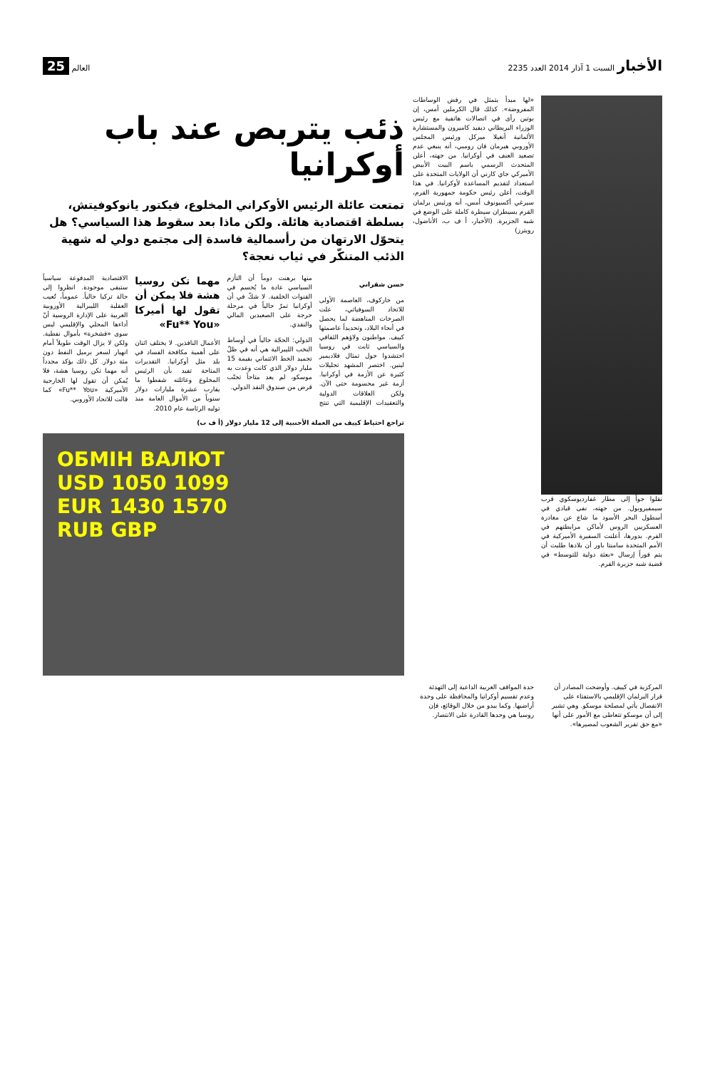الأخبار السبت 1 آذار 2014 العدد 2235 العالم 25
نقلوا جواً إلى مطار غفارديوسكوي قرب سيمفيروبول. من جهته، نفى قيادي في أسطول البحر الأسود ما شاع عن مغادرة العسكريين الروس لأماكن مرابطتهم في القرم. بدورها، أعلنت السفيرة الأميركية في الأمم المتحدة سامنتا باور أن بلادها طلبت أن يتم فوراً إرسال «بعثة دولية للتوسط» في قضية شبه جزيرة القرم.
«لها مبدأ يتمثل في رفض الوساطات المفروضة». كذلك قال الكرملين أمس، إن بوتين رأى في اتصالات هاتفية مع رئيس الوزراء البريطاني ديفيد كاميرون والمستشارة الألمانية أنغيلا ميركل ورئيس المجلس الأوروبي هيرمان فان رومبي، أنه ينبغي عدم تصعيد العنف في أوكرانيا. من جهته، أعلن المتحدث الرسمي باسم البيت الأبيض الأميركي جاي كارني أن الولايات المتحدة على استعداد لتقديم المساعدة لأوكرانيا. في هذا الوقت، أعلن رئيس حكومة جمهورية القرم، سيرغي أكسيونوف أمس، أنه ورئيس برلمان القرم يسيطران سيطرة كاملة على الوضع في شبه الجزيرة. (الأخبار، أ ف ب، الأناضول، رويترز)
ذئب يتربص عند باب أوكرانيا
تمتعت عائلة الرئيس الأوكراني المخلوع، فيكتور يانوكوفيتش، بسلطة اقتصادية هائلة. ولكن ماذا بعد سقوط هذا السياسي؟ هل يتحوّل الارتهان من رأسمالية فاسدة إلى مجتمع دولي له شهية الذئب المتنكّر في ثياب نعجة؟
حسن شقراني
من خاركوف، العاصمة الأولى للاتحاد السوفياتي، علت الصرخات المناهضة لما يحصل في أنحاء البلاد، وتحديداً عاصمتها كييف. مواطنون ولاؤهم الثقافي والسياسي ثابت في روسيا احتشدوا حول تمثال فلاديمير لينين. اختصر المشهد تحليلات كثيرة عن الأزمة في أوكرانيا. أزمة غير محسومة حتى الآن. ولكن العلاقات الدولية والتعقيدات الإقليمية التي تنتج منها برهنت دوماً أن التأزم السياسي عادة ما يُحسم في القنوات الخلفية. لا شكّ في أن أوكرانيا تمرّ حالياً في مرحلة حرجة على الصعيدين المالي والنقدي.
الدولي: الحجّة حالياً في أوساط النخب الليبرالية هي أنه في ظلّ تجميد الخط الائتماني بقيمة 15 مليار دولار الذي كانت وعدت به موسكو، لم يعد متاحاً تجنّب قرض من صندوق النقد الدولي.
مهما تكن روسيا هشة فلا يمكن أن تقول لها أميركا «Fu** You»
الأعمال النافذين. لا يختلف اثنان على أهمية مكافحة الفساد في بلد مثل أوكرانيا. التقديرات المتاحة تفيد بأن الرئيس المخلوع وعائلته شفطوا ما يقارب عشرة مليارات دولار سنوياً من الأموال العامة منذ توليه الرئاسة عام 2010.
الاقتصادية المدفوعة سياسياً ستبقى موجودة. انظروا إلى حالة تركيا حالياً. عموماً، تُعيب العقلية الليبرالية الأوروبية الغربية على الإدارة الروسية أنّ أداءها المحلي والإقليمي ليس سوى «فشخرة» بأموال نفطية. ولكن لا يزال الوقت طويلاً أمام انهيار لسعر برميل النفط دون مئة دولار. كل ذلك يؤكد مجدداً أنه مهما تكن روسيا هشة، فلا يُمكن أن تقول لها الخارجية الأميركية «Fu** You» كما قالت للاتحاد الأوروبي.
تراجع احتياط كييف من العملة الأجنبية إلى 12 مليار دولار (أ ف ب)
ОБМІН ВАЛЮТ
USD 1050 1099
EUR 1430 1570
RUB GBP
المركزية في كييف. وأوضحت المصادر أن قرار البرلمان الإقليمي بالاستفتاء على الانفصال يأتي لمصلحة موسكو. وهي تشير إلى أن موسكو تتعاطى مع الأمور على أنها «مع حق تقرير الشعوب لمصيرها».
حدة المواقف الغربية الداعية إلى التهدئة وعدم تقسيم أوكرانيا والمحافظة على وحدة أراضيها. وكما يبدو من خلال الوقائع، فإن روسيا هي وحدها القادرة على الانتصار.